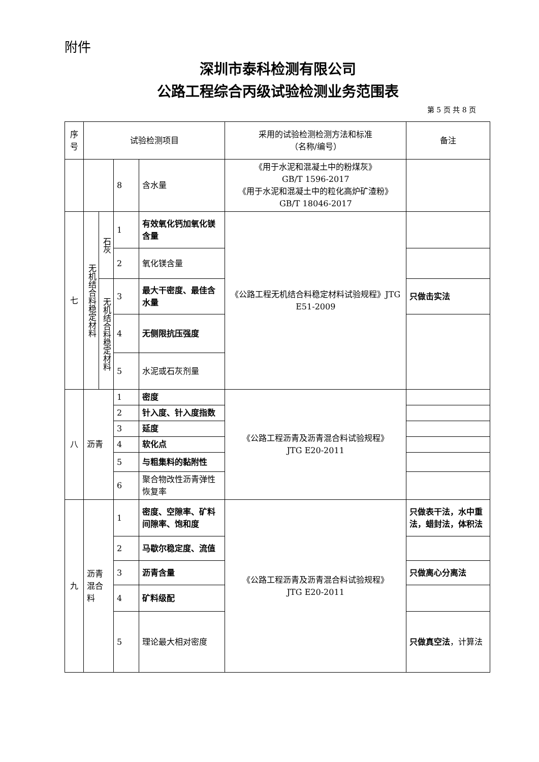附件
深圳市泰科检测有限公司
公路工程综合丙级试验检测业务范围表
第 5 页 共 8 页
| 序号 | 试验检测项目 | | | | 采用的试验检测检测方法和标准 （名称/编号） | 备注 |
| --- | --- | --- | --- | --- | --- | --- |
| | | | 8 | 含水量 | 《用于水泥和混凝土中的粉煤灰》 GB/T 1596-2017 《用于水泥和混凝土中的粒化高炉矿渣粉》GB/T 18046-2017 | |
| 七 | 无机结合料稳定材料 | 石灰 | 1 | 有效氧化钙加氧化镁含量 | 《公路工程无机结合料稳定材料试验规程》JTG E51-2009 | |
| | | | 2 | 氧化镁含量 | | |
| | | 无机结合料稳定材料 | 3 | 最大干密度、最佳含水量 | | 只做击实法 |
| | | | 4 | 无侧限抗压强度 | | |
| | | | 5 | 水泥或石灰剂量 | | |
| 八 | 沥青 | | 1 | 密度 | 《公路工程沥青及沥青混合料试验规程》 JTG E20-2011 | |
| | | | 2 | 针入度、针入度指数 | | |
| | | | 3 | 延度 | | |
| | | | 4 | 软化点 | | |
| | | | 5 | 与粗集料的黏附性 | | |
| | | | 6 | 聚合物改性沥青弹性恢复率 | | |
| 九 | 沥青混合料 | | 1 | 密度、空隙率、矿料间隙率、饱和度 | 《公路工程沥青及沥青混合料试验规程》 JTG E20-2011 | 只做表干法，水中重法，蜡封法，体积法 |
| | | | 2 | 马歇尔稳定度、流值 | | |
| | | | 3 | 沥青含量 | | 只做离心分离法 |
| | | | 4 | 矿料级配 | | |
| | | | 5 | 理论最大相对密度 | | 只做真空法 ，计算法 |